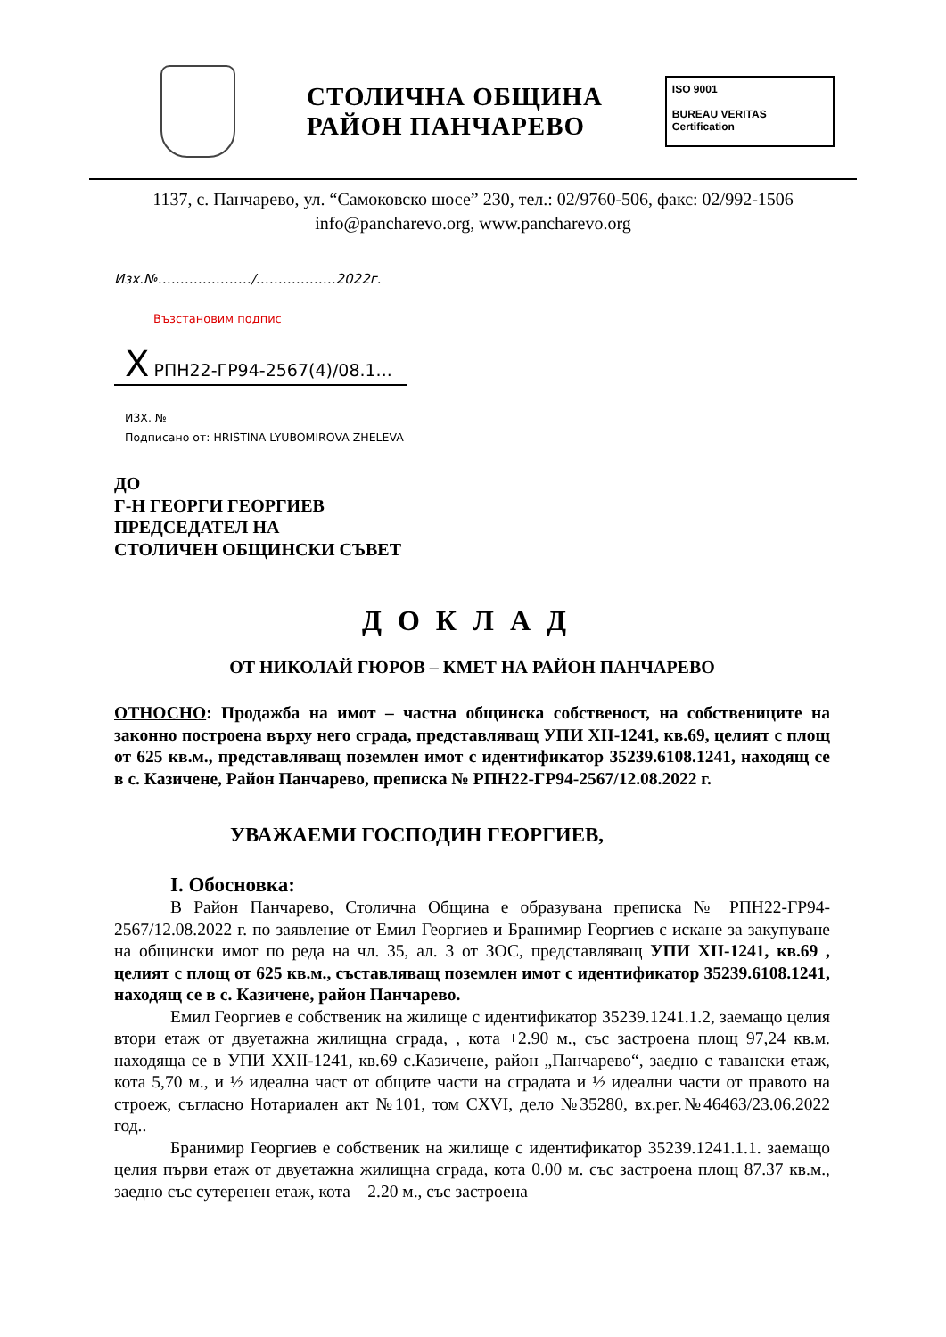СТОЛИЧНА ОБЩИНА
РАЙОН ПАНЧАРЕВО
ISO 9001
BUREAU VERITAS
Certification
1137, с. Панчарево, ул. “Самоковско шосе” 230, тел.: 02/9760-506, факс: 02/992-1506
info@pancharevo.org, www.pancharevo.org
Изх.№…………………/………………2022г.
Възстановим подпис
X РПН22-ГР94-2567(4)/08.1...
ИЗХ. №
Подписано от: HRISTINA LYUBOMIROVA ZHELEVA
ДО
Г-Н ГЕОРГИ ГЕОРГИЕВ
ПРЕДСЕДАТЕЛ НА
СТОЛИЧЕН ОБЩИНСКИ СЪВЕТ
ДОКЛАД
ОТ НИКОЛАЙ ГЮРОВ – КМЕТ НА РАЙОН ПАНЧАРЕВО
ОТНОСНО: Продажба на имот – частна общинска собственост, на собствениците на законно построена върху него сграда, представляващ УПИ XII-1241, кв.69, целият с площ от 625 кв.м., представляващ поземлен имот с идентификатор 35239.6108.1241, находящ се в с. Казичене, Район Панчарево, преписка № РПН22-ГР94-2567/12.08.2022 г.
УВАЖАЕМИ ГОСПОДИН ГЕОРГИЕВ,
I. Обосновка:
В Район Панчарево, Столична Община е образувана преписка № РПН22-ГР94-2567/12.08.2022 г. по заявление от Емил Георгиев и Бранимир Георгиев с искане за закупуване на общински имот по реда на чл. 35, ал. 3 от ЗОС, представляващ УПИ XII-1241, кв.69 , целият с площ от 625 кв.м., съставляващ поземлен имот с идентификатор 35239.6108.1241, находящ се в с. Казичене, район Панчарево.
Емил Георгиев е собственик на жилище с идентификатор 35239.1241.1.2, заемащо целия втори етаж от двуетажна жилищна сграда, , кота +2.90 м., със застроена площ 97,24 кв.м. находяща се в УПИ XXII-1241, кв.69 с.Казичене, район „Панчарево“, заедно с тавански етаж, кота 5,70 м., и ½ идеална част от общите части на сградата и ½ идеални части от правото на строеж, съгласно Нотариален акт №101, том CXVI, дело №35280, вх.рег.№46463/23.06.2022 год..
Бранимир Георгиев е собственик на жилище с идентификатор 35239.1241.1.1. заемащо целия първи етаж от двуетажна жилищна сграда, кота 0.00 м. със застроена площ 87.37 кв.м., заедно със сутеренен етаж, кота – 2.20 м., със застроена